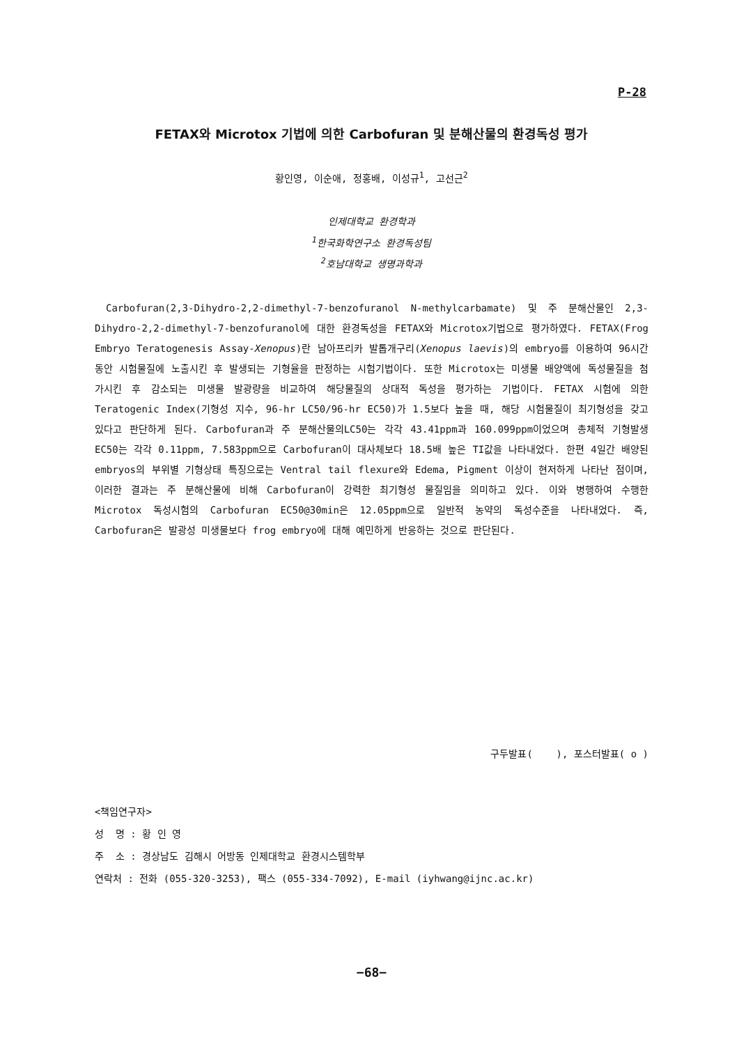P-28
FETAX와 Microtox 기법에 의한 Carbofuran 및 분해산물의 환경독성 평가
황인영, 이순애, 정홍배, 이성규<sup>1</sup>, 고선근<sup>2</sup>
인제대학교 환경학과
<sup>1</sup> 한국화학연구소 환경독성팀
<sup>2</sup> 호남대학교 생명과학과
Carbofuran(2,3-Dihydro-2,2-dimethyl-7-benzofuranol N-methylcarbamate) 및 주 분해산물인 2,3-Dihydro-2,2-dimethyl-7-benzofuranol에 대한 환경독성을 FETAX와 Microtox기법으로 평가하였다. FETAX(Frog Embryo Teratogenesis Assay-Xenopus)란 남아프리카 발톱개구리(Xenopus laevis)의 embryo를 이용하여 96시간 동안 시험물질에 노출시킨 후 발생되는 기형율을 판정하는 시험기법이다. 또한 Microtox는 미생물 배양액에 독성물질을 첨가시킨 후 감소되는 미생물 발광량을 비교하여 해당물질의 상대적 독성을 평가하는 기법이다. FETAX 시험에 의한 Teratogenic Index(기형성 지수, 96-hr LC50/96-hr EC50)가 1.5보다 높을 때, 해당 시험물질이 최기형성을 갖고 있다고 판단하게 된다. Carbofuran과 주 분해산물의LC50는 각각 43.41ppm과 160.099ppm이었으며 총체적 기형발생 EC50는 각각 0.11ppm, 7.583ppm으로 Carbofuran이 대사체보다 18.5배 높은 TI값을 나타내었다. 한편 4일간 배양된 embryos의 부위별 기형상태 특징으로는 Ventral tail flexure와 Edema, Pigment 이상이 현저하게 나타난 점이며, 이러한 결과는 주 분해산물에 비해 Carbofuran이 강력한 최기형성 물질임을 의미하고 있다. 이와 병행하여 수행한 Microtox 독성시험의 Carbofuran EC50@30min은 12.05ppm으로 일반적 농약의 독성수준을 나타내었다. 즉, Carbofuran은 발광성 미생물보다 frog embryo에 대해 예민하게 반응하는 것으로 판단된다.
구두발표( ), 포스터발표( o )
<책임연구자>
성 명 : 황 인 영
주 소 : 경상남도 김해시 어방동 인제대학교 환경시스템학부
연락처 : 전화 (055-320-3253), 팩스 (055-334-7092), E-mail (iyhwang@ijnc.ac.kr)
−68−